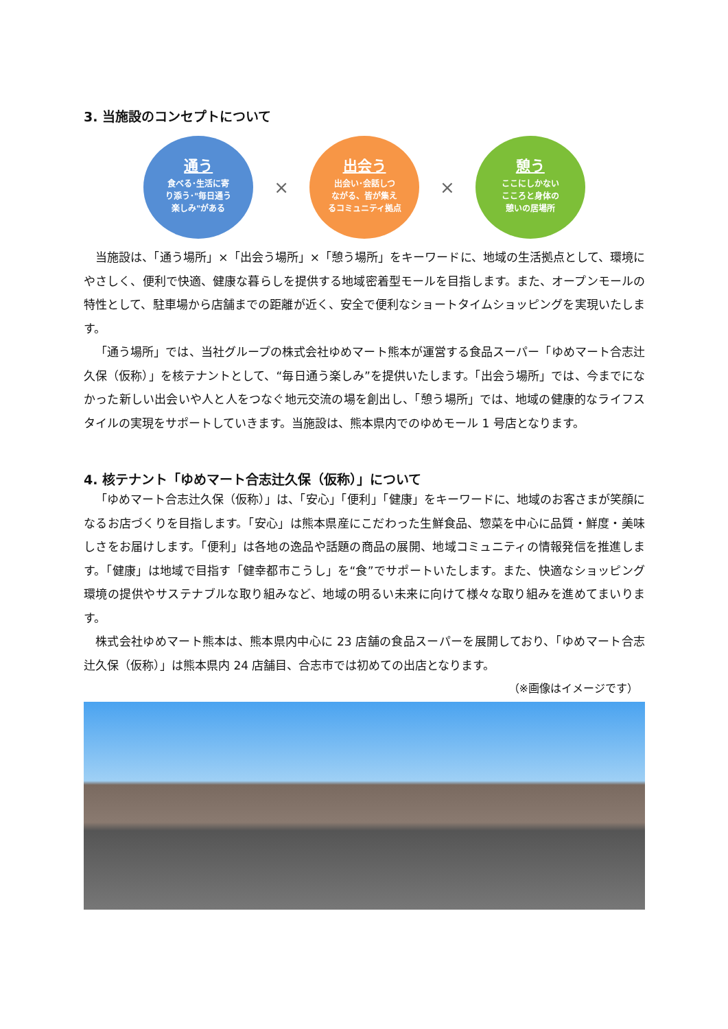3. 当施設のコンセプトについて
通う
食べる･生活に寄
り添う･"毎日通う
楽しみ"がある
×
出会う
出会い･会話しつ
ながる、皆が集え
るコミュニティ拠点
×
憩う
ここにしかない
こころと身体の
憩いの居場所
当施設は、「通う場所」×「出会う場所」×「憩う場所」をキーワードに、地域の生活拠点として、環境にやさしく、便利で快適、健康な暮らしを提供する地域密着型モールを目指します。また、オープンモールの特性として、駐車場から店舗までの距離が近く、安全で便利なショートタイムショッピングを実現いたします。
「通う場所」では、当社グループの株式会社ゆめマート熊本が運営する食品スーパー「ゆめマート合志辻久保（仮称）」を核テナントとして、“毎日通う楽しみ”を提供いたします。「出会う場所」では、今までになかった新しい出会いや人と人をつなぐ地元交流の場を創出し、「憩う場所」では、地域の健康的なライフスタイルの実現をサポートしていきます。当施設は、熊本県内でのゆめモール 1 号店となります。
4. 核テナント「ゆめマート合志辻久保（仮称）」について
「ゆめマート合志辻久保（仮称）」は、「安心」「便利」「健康」をキーワードに、地域のお客さまが笑顔になるお店づくりを目指します。「安心」は熊本県産にこだわった生鮮食品、惣菜を中心に品質・鮮度・美味しさをお届けします。「便利」は各地の逸品や話題の商品の展開、地域コミュニティの情報発信を推進します。「健康」は地域で目指す「健幸都市こうし」を“食”でサポートいたします。また、快適なショッピング環境の提供やサステナブルな取り組みなど、地域の明るい未来に向けて様々な取り組みを進めてまいります。
株式会社ゆめマート熊本は、熊本県内中心に 23 店舗の食品スーパーを展開しており、「ゆめマート合志辻久保（仮称）」は熊本県内 24 店舗目、合志市では初めての出店となります。
（※画像はイメージです）